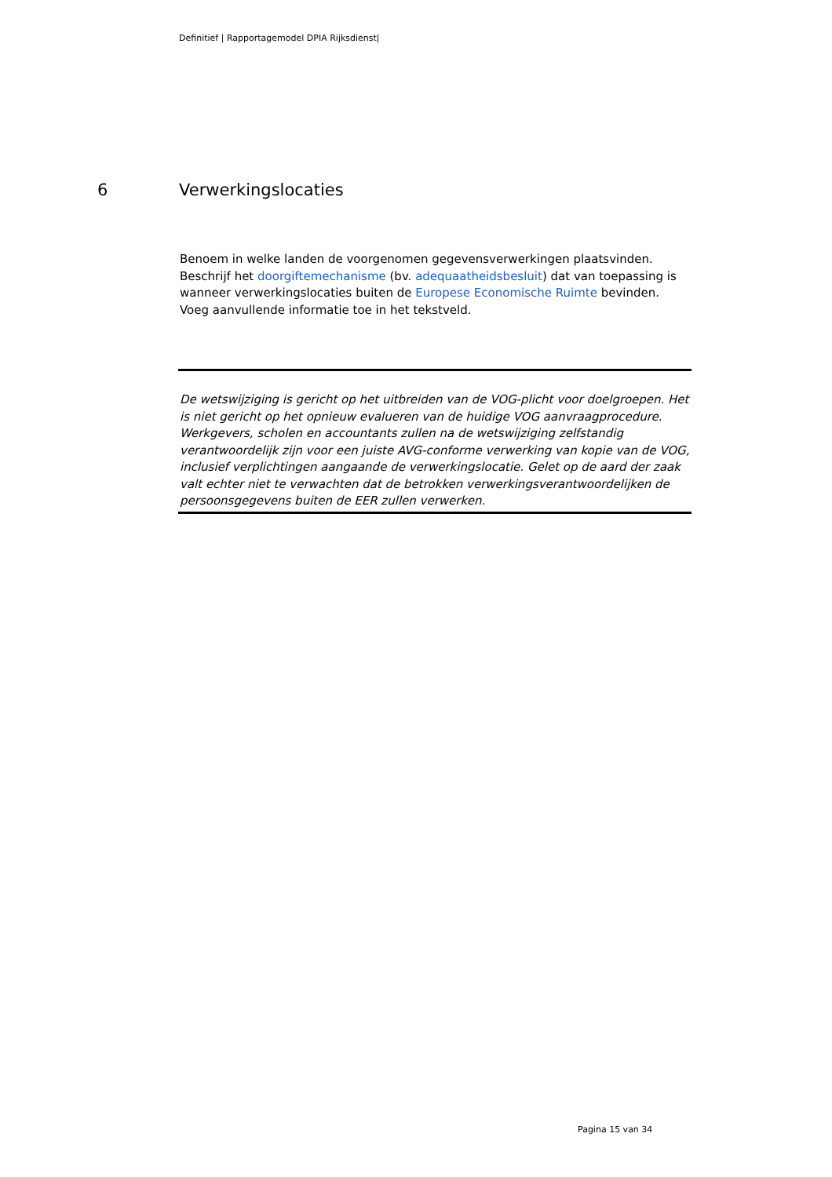Definitief | Rapportagemodel DPIA Rijksdienst|
6 Verwerkingslocaties
Benoem in welke landen de voorgenomen gegevensverwerkingen plaatsvinden. Beschrijf het doorgiftemechanisme (bv. adequaatheidsbesluit) dat van toepassing is wanneer verwerkingslocaties buiten de Europese Economische Ruimte bevinden. Voeg aanvullende informatie toe in het tekstveld.
De wetswijziging is gericht op het uitbreiden van de VOG-plicht voor doelgroepen. Het is niet gericht op het opnieuw evalueren van de huidige VOG aanvraagprocedure. Werkgevers, scholen en accountants zullen na de wetswijziging zelfstandig verantwoordelijk zijn voor een juiste AVG-conforme verwerking van kopie van de VOG, inclusief verplichtingen aangaande de verwerkingslocatie. Gelet op de aard der zaak valt echter niet te verwachten dat de betrokken verwerkingsverantwoordelijken de persoonsgegevens buiten de EER zullen verwerken.
Pagina 15 van 34